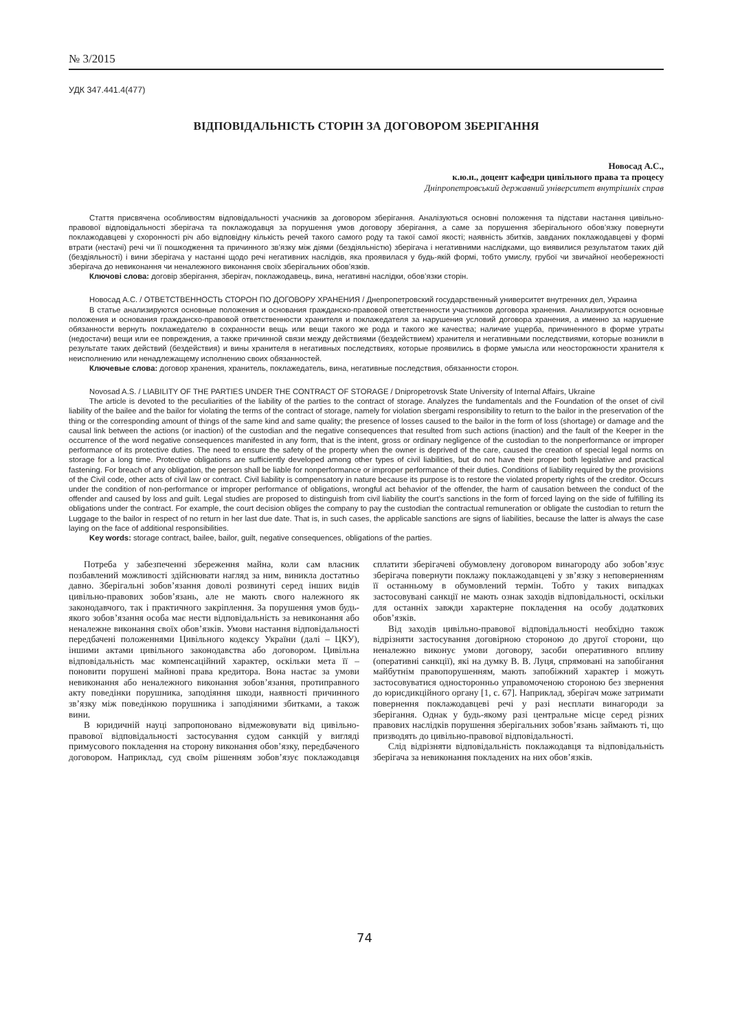№ 3/2015
УДК 347.441.4(477)
ВІДПОВІДАЛЬНІСТЬ СТОРІН ЗА ДОГОВОРОМ ЗБЕРІГАННЯ
Новосад А.С.,
к.ю.н., доцент кафедри цивільного права та процесу
Дніпропетровський державний університет внутрішніх справ
Стаття присвячена особливостям відповідальності учасників за договором зберігання. Аналізуються основні положення та підстави настання цивільно-правової відповідальності зберігача та поклажодавця за порушення умов договору зберігання, а саме за порушення зберігального обов’язку повернути поклажодавцеві у схоронності річ або відповідну кількість речей такого самого роду та такої самої якості; наявність збитків, завданих поклажодавцеві у формі втрати (нестачі) речі чи її пошкодження та причинного зв’язку між діями (бездіяльністю) зберігача і негативними наслідками, що виявилися результатом таких дій (бездіяльності) і вини зберігача у настанні щодо речі негативних наслідків, яка проявилася у будь-якій формі, тобто умислу, грубої чи звичайної необережності зберігача до невиконання чи неналежного виконання своїх зберігальних обов’язків.
Ключові слова: договір зберігання, зберігач, поклажодавець, вина, негативні наслідки, обов’язки сторін.
Новосад А.С. / ОТВЕТСТВЕННОСТЬ СТОРОН ПО ДОГОВОРУ ХРАНЕНИЯ / Днепропетровский государственный университет внутренних дел, Украина
В статье анализируются основные положения и основания гражданско-правовой ответственности участников договора хранения. Анализируются основные положения и основания гражданско-правовой ответственности хранителя и поклажедателя за нарушения условий договора хранения, а именно за нарушение обязанности вернуть поклажедателю в сохранности вещь или вещи такого же рода и такого же качества; наличие ущерба, причиненного в форме утраты (недостачи) вещи или ее повреждения, а также причинной связи между действиями (бездействием) хранителя и негативными последствиями, которые возникли в результате таких действий (бездействия) и вины хранителя в негативных последствиях, которые проявились в форме умысла или неосторожности хранителя к неисполнению или ненадлежащему исполнению своих обязанностей.
Ключевые слова: договор хранения, хранитель, поклажедатель, вина, негативные последствия, обязанности сторон.
Novosad A.S. / LIABILITY OF THE PARTIES UNDER THE CONTRACT OF STORAGE / Dnipropetrovsk State University of Internal Affairs, Ukraine
The article is devoted to the peculiarities of the liability of the parties to the contract of storage. Analyzes the fundamentals and the Foundation of the onset of civil liability of the bailee and the bailor for violating the terms of the contract of storage, namely for violation sbergami responsibility to return to the bailor in the preservation of the thing or the corresponding amount of things of the same kind and same quality; the presence of losses caused to the bailor in the form of loss (shortage) or damage and the causal link between the actions (or inaction) of the custodian and the negative consequences that resulted from such actions (inaction) and the fault of the Keeper in the occurrence of the word negative consequences manifested in any form, that is the intent, gross or ordinary negligence of the custodian to the nonperformance or improper performance of its protective duties. The need to ensure the safety of the property when the owner is deprived of the care, caused the creation of special legal norms on storage for a long time. Protective obligations are sufficiently developed among other types of civil liabilities, but do not have their proper both legislative and practical fastening. For breach of any obligation, the person shall be liable for nonperformance or improper performance of their duties. Conditions of liability required by the provisions of the Civil code, other acts of civil law or contract. Civil liability is compensatory in nature because its purpose is to restore the violated property rights of the creditor. Occurs under the condition of non-performance or improper performance of obligations, wrongful act behavior of the offender, the harm of causation between the conduct of the offender and caused by loss and guilt. Legal studies are proposed to distinguish from civil liability the court’s sanctions in the form of forced laying on the side of fulfilling its obligations under the contract. For example, the court decision obliges the company to pay the custodian the contractual remuneration or obligate the custodian to return the Luggage to the bailor in respect of no return in her last due date. That is, in such cases, the applicable sanctions are signs of liabilities, because the latter is always the case laying on the face of additional responsibilities.
Key words: storage contract, bailee, bailor, guilt, negative consequences, obligations of the parties.
Потреба у забезпеченні збереження майна, коли сам власник позбавлений можливості здійснювати нагляд за ним, виникла достатньо давно. Зберігальні зобов’язання доволі розвинуті серед інших видів цивільно-правових зобов’язань, але не мають свого належного як законодавчого, так і практичного закріплення. За порушення умов будь-якого зобов’язання особа має нести відповідальність за невиконання або неналежне виконання своїх обов’язків. Умови настання відповідальності передбачені положеннями Цивільного кодексу України (далі – ЦКУ), іншими актами цивільного законодавства або договором. Цивільна відповідальність має компенсаційний характер, оскільки мета її – поновити порушені майнові права кредитора. Вона настає за умови невиконання або неналежного виконання зобов’язання, протиправного акту поведінки порушника, заподіяння шкоди, наявності причинного зв’язку між поведінкою порушника і заподіяними збитками, а також вини.
В юридичній науці запропоновано відмежовувати від цивільно-правової відповідальності застосування судом санкцій у вигляді примусового покладення на сторону виконання обов’язку, передбаченого договором. Наприклад, суд своїм рішенням зобов’язує поклажодавця сплатити зберігачеві обумовлену договором винагороду або зобов’язує зберігача повернути поклажу поклажодавцеві у зв’язку з неповерненням її останньому в обумовлений термін. Тобто у таких випадках застосовувані санкції не мають ознак заходів відповідальності, оскільки для останніх завжди характерне покладення на особу додаткових обов’язків.
Від заходів цивільно-правової відповідальності необхідно також відрізняти застосування договірною стороною до другої сторони, що неналежно виконує умови договору, засоби оперативного впливу (оперативні санкції), які на думку В. В. Луця, спрямовані на запобігання майбутнім правопорушенням, мають запобіжний характер і можуть застосовуватися односторонньо управомоченою стороною без звернення до юрисдикційного органу [1, с. 67]. Наприклад, зберігач може затримати повернення поклажодавцеві речі у разі несплати винагороди за зберігання. Однак у будь-якому разі центральне місце серед різних правових наслідків порушення зберігальних зобов’язань займають ті, що призводять до цивільно-правової відповідальності.
Слід відрізняти відповідальність поклажодавця та відповідальність зберігача за невиконання покладених на них обов’язків.
74